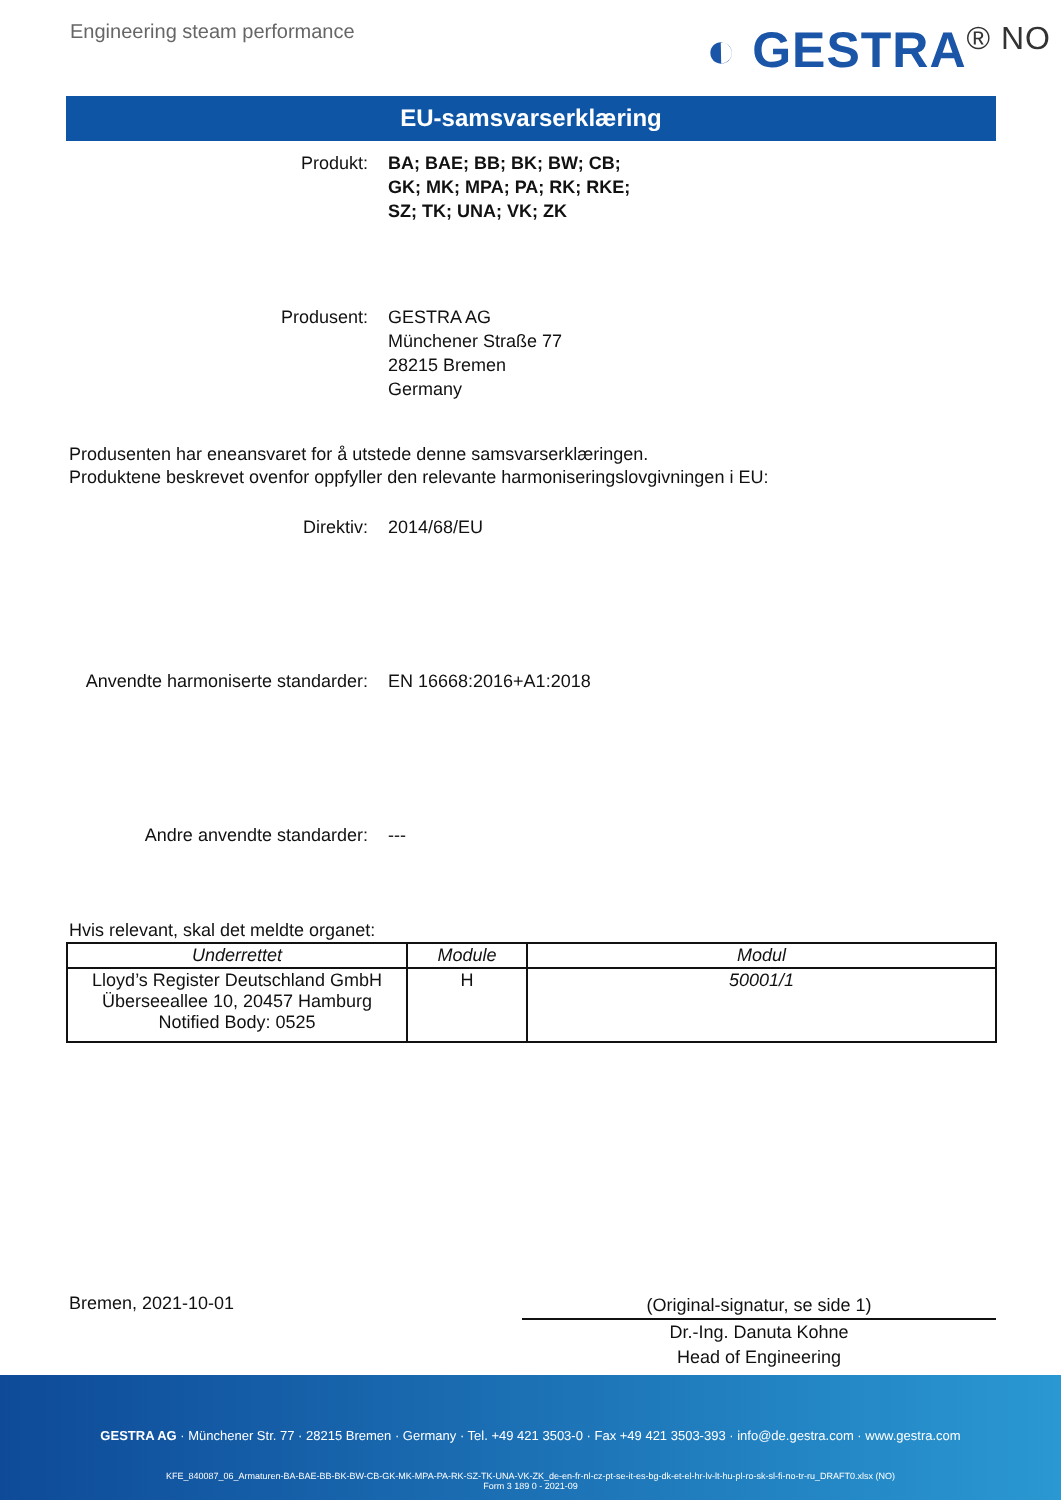Engineering steam performance
◐ GESTRA<sup>® NO</sup>
EU-samsvarserklæring
Produkt: BA; BAE; BB; BK; BW; CB;
GK; MK; MPA; PA; RK; RKE;
SZ; TK; UNA; VK; ZK
Produsent: GESTRA AG
Münchener Straße 77
28215 Bremen
Germany
Produsenten har eneansvaret for å utstede denne samsvarserklæringen.
Produktene beskrevet ovenfor oppfyller den relevante harmoniseringslovgivningen i EU:
Direktiv: 2014/68/EU
Anvendte harmoniserte standarder: EN 16668:2016+A1:2018
Andre anvendte standarder: ---
Hvis relevant, skal det meldte organet:
| Underrettet | Module | Modul |
| --- | --- | --- |
| Lloyd’s Register Deutschland GmbH Überseeallee 10, 20457 Hamburg Notified Body: 0525 | H | 50001/1 |
Bremen, 2021-10-01
(Original-signatur, se side 1)
Dr.-Ing. Danuta Kohne
Head of Engineering
GESTRA AG · Münchener Str. 77 · 28215 Bremen · Germany · Tel. +49 421 3503-0 · Fax +49 421 3503-393 · info@de.gestra.com · www.gestra.com
KFE_840087_06_Armaturen-BA-BAE-BB-BK-BW-CB-GK-MK-MPA-PA-RK-SZ-TK-UNA-VK-ZK_de-en-fr-nl-cz-pt-se-it-es-bg-dk-et-el-hr-lv-lt-hu-pl-ro-sk-sl-fi-no-tr-ru_DRAFT0.xlsx (NO)
Form 3 189 0 - 2021-09